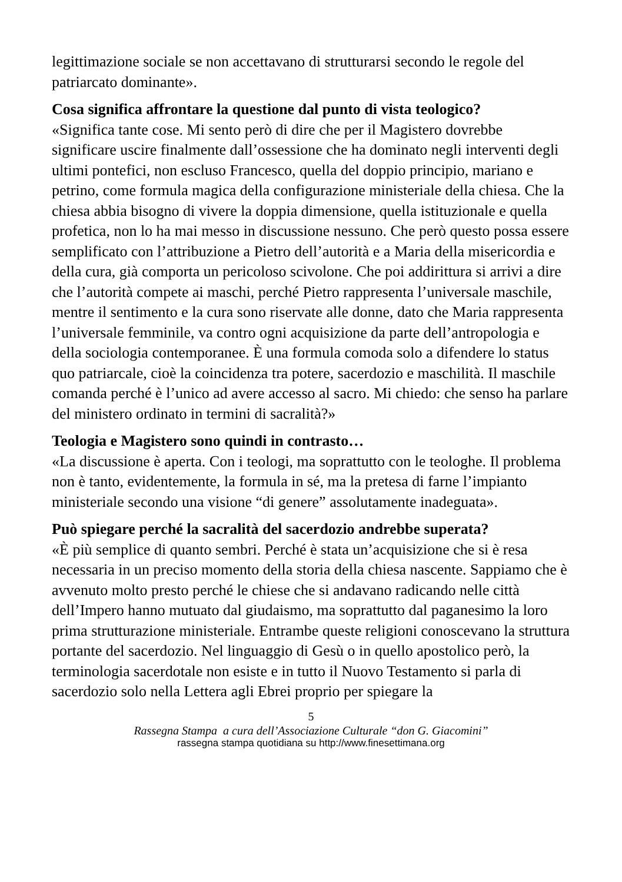legittimazione sociale se non accettavano di strutturarsi secondo le regole del patriarcato dominante».
Cosa significa affrontare la questione dal punto di vista teologico?
«Significa tante cose. Mi sento però di dire che per il Magistero dovrebbe significare uscire finalmente dall’ossessione che ha dominato negli interventi degli ultimi pontefici, non escluso Francesco, quella del doppio principio, mariano e petrino, come formula magica della configurazione ministeriale della chiesa. Che la chiesa abbia bisogno di vivere la doppia dimensione, quella istituzionale e quella profetica, non lo ha mai messo in discussione nessuno. Che però questo possa essere semplificato con l’attribuzione a Pietro dell’autorità e a Maria della misericordia e della cura, già comporta un pericoloso scivolone. Che poi addirittura si arrivi a dire che l’autorità compete ai maschi, perché Pietro rappresenta l’universale maschile, mentre il sentimento e la cura sono riservate alle donne, dato che Maria rappresenta l’universale femminile, va contro ogni acquisizione da parte dell’antropologia e della sociologia contemporanee. È una formula comoda solo a difendere lo status quo patriarcale, cioè la coincidenza tra potere, sacerdozio e maschilità. Il maschile comanda perché è l’unico ad avere accesso al sacro. Mi chiedo: che senso ha parlare del ministero ordinato in termini di sacralità?»
Teologia e Magistero sono quindi in contrasto…
«La discussione è aperta. Con i teologi, ma soprattutto con le teologhe. Il problema non è tanto, evidentemente, la formula in sé, ma la pretesa di farne l’impianto ministeriale secondo una visione “di genere” assolutamente inadeguata».
Può spiegare perché la sacralità del sacerdozio andrebbe superata?
«È più semplice di quanto sembri. Perché è stata un’acquisizione che si è resa necessaria in un preciso momento della storia della chiesa nascente. Sappiamo che è avvenuto molto presto perché le chiese che si andavano radicando nelle città dell’Impero hanno mutuato dal giudaismo, ma soprattutto dal paganesimo la loro prima strutturazione ministeriale. Entrambe queste religioni conoscevano la struttura portante del sacerdozio. Nel linguaggio di Gesù o in quello apostolico però, la terminologia sacerdotale non esiste e in tutto il Nuovo Testamento si parla di sacerdozio solo nella Lettera agli Ebrei proprio per spiegare la
5
Rassegna Stampa a cura dell’Associazione Culturale “don G. Giacomini”
rassegna stampa quotidiana su http://www.finesettimana.org